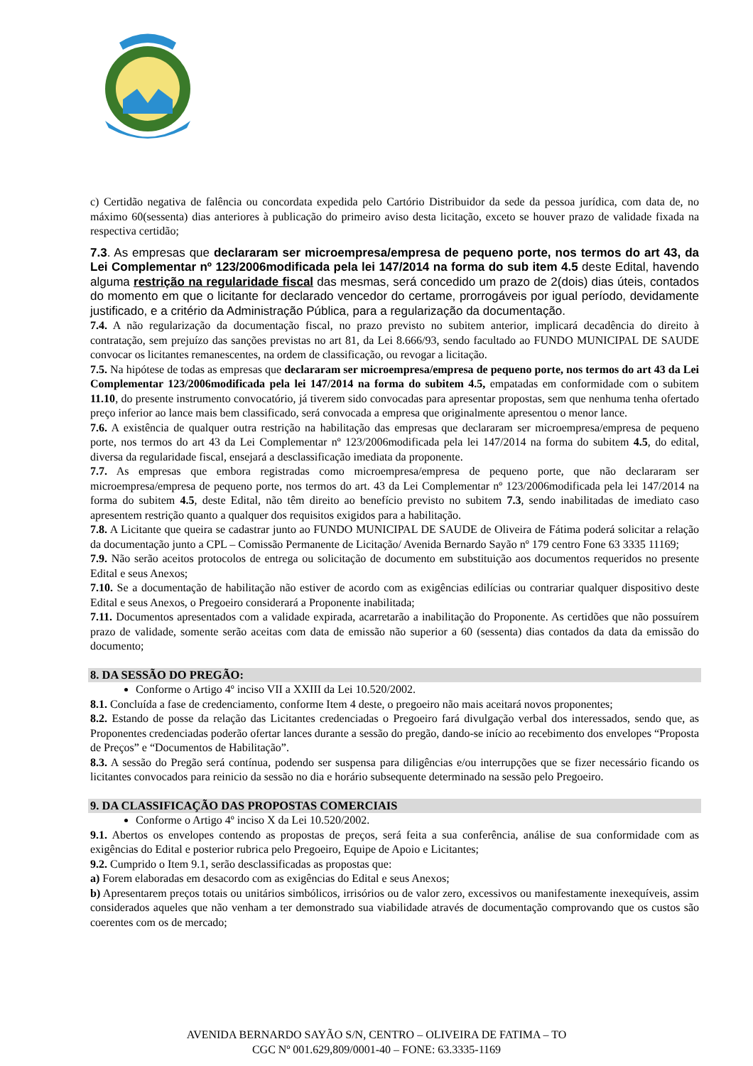c) Certidão negativa de falência ou concordata expedida pelo Cartório Distribuidor da sede da pessoa jurídica, com data de, no máximo 60(sessenta) dias anteriores à publicação do primeiro aviso desta licitação, exceto se houver prazo de validade fixada na respectiva certidão;
7.3. As empresas que declararam ser microempresa/empresa de pequeno porte, nos termos do art 43, da Lei Complementar nº 123/2006modificada pela lei 147/2014 na forma do sub item 4.5 deste Edital, havendo alguma restrição na regularidade fiscal das mesmas, será concedido um prazo de 2(dois) dias úteis, contados do momento em que o licitante for declarado vencedor do certame, prorrogáveis por igual período, devidamente justificado, e a critério da Administração Pública, para a regularização da documentação.
7.4. A não regularização da documentação fiscal, no prazo previsto no subitem anterior, implicará decadência do direito à contratação, sem prejuízo das sanções previstas no art 81, da Lei 8.666/93, sendo facultado ao FUNDO MUNICIPAL DE SAUDE convocar os licitantes remanescentes, na ordem de classificação, ou revogar a licitação.
7.5. Na hipótese de todas as empresas que declararam ser microempresa/empresa de pequeno porte, nos termos do art 43 da Lei Complementar 123/2006modificada pela lei 147/2014 na forma do subitem 4.5, empatadas em conformidade com o subitem 11.10, do presente instrumento convocatório, já tiverem sido convocadas para apresentar propostas, sem que nenhuma tenha ofertado preço inferior ao lance mais bem classificado, será convocada a empresa que originalmente apresentou o menor lance.
7.6. A existência de qualquer outra restrição na habilitação das empresas que declararam ser microempresa/empresa de pequeno porte, nos termos do art 43 da Lei Complementar nº 123/2006modificada pela lei 147/2014 na forma do subitem 4.5, do edital, diversa da regularidade fiscal, ensejará a desclassificação imediata da proponente.
7.7. As empresas que embora registradas como microempresa/empresa de pequeno porte, que não declararam ser microempresa/empresa de pequeno porte, nos termos do art. 43 da Lei Complementar nº 123/2006modificada pela lei 147/2014 na forma do subitem 4.5, deste Edital, não têm direito ao benefício previsto no subitem 7.3, sendo inabilitadas de imediato caso apresentem restrição quanto a qualquer dos requisitos exigidos para a habilitação.
7.8. A Licitante que queira se cadastrar junto ao FUNDO MUNICIPAL DE SAUDE de Oliveira de Fátima poderá solicitar a relação da documentação junto a CPL – Comissão Permanente de Licitação/ Avenida Bernardo Sayão nº 179 centro Fone 63 3335 11169;
7.9. Não serão aceitos protocolos de entrega ou solicitação de documento em substituição aos documentos requeridos no presente Edital e seus Anexos;
7.10. Se a documentação de habilitação não estiver de acordo com as exigências edilícias ou contrariar qualquer dispositivo deste Edital e seus Anexos, o Pregoeiro considerará a Proponente inabilitada;
7.11. Documentos apresentados com a validade expirada, acarretarão a inabilitação do Proponente. As certidões que não possuírem prazo de validade, somente serão aceitas com data de emissão não superior a 60 (sessenta) dias contados da data da emissão do documento;
8. DA SESSÃO DO PREGÃO:
Conforme o Artigo 4º inciso VII a XXIII da Lei 10.520/2002.
8.1. Concluída a fase de credenciamento, conforme Item 4 deste, o pregoeiro não mais aceitará novos proponentes;
8.2. Estando de posse da relação das Licitantes credenciadas o Pregoeiro fará divulgação verbal dos interessados, sendo que, as Proponentes credenciadas poderão ofertar lances durante a sessão do pregão, dando-se início ao recebimento dos envelopes “Proposta de Preços” e “Documentos de Habilitação”.
8.3. A sessão do Pregão será contínua, podendo ser suspensa para diligências e/ou interrupções que se fizer necessário ficando os licitantes convocados para reinicio da sessão no dia e horário subsequente determinado na sessão pelo Pregoeiro.
9. DA CLASSIFICAÇÃO DAS PROPOSTAS COMERCIAIS
Conforme o Artigo 4º inciso X da Lei 10.520/2002.
9.1. Abertos os envelopes contendo as propostas de preços, será feita a sua conferência, análise de sua conformidade com as exigências do Edital e posterior rubrica pelo Pregoeiro, Equipe de Apoio e Licitantes;
9.2. Cumprido o Item 9.1, serão desclassificadas as propostas que:
a) Forem elaboradas em desacordo com as exigências do Edital e seus Anexos;
b) Apresentarem preços totais ou unitários simbólicos, irrisórios ou de valor zero, excessivos ou manifestamente inexequíveis, assim considerados aqueles que não venham a ter demonstrado sua viabilidade através de documentação comprovando que os custos são coerentes com os de mercado;
AVENIDA BERNARDO SAYÃO S/N, CENTRO – OLIVEIRA DE FATIMA – TO
CGC Nº 001.629,809/0001-40 – FONE: 63.3335-1169